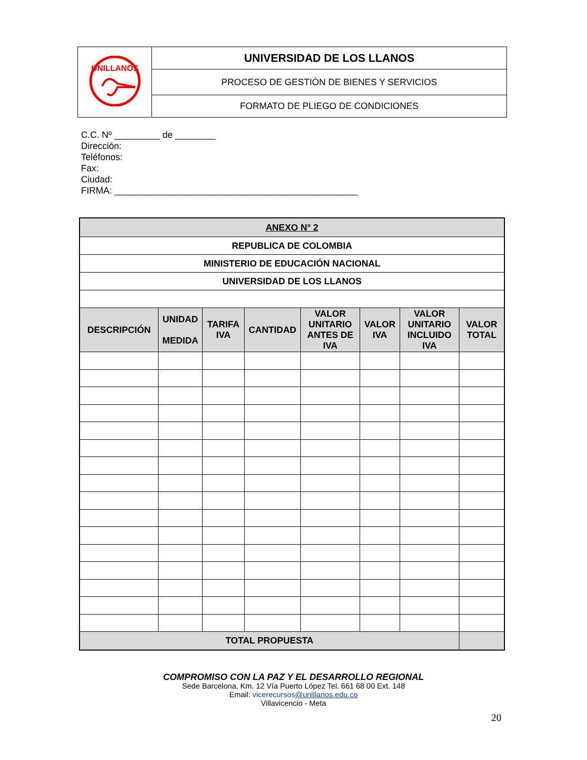| UNILLANOS | UNIVERSIDAD DE LOS LLANOS |
| | PROCESO DE GESTIÓN DE BIENES Y SERVICIOS |
| | FORMATO DE PLIEGO DE CONDICIONES |
C.C. Nº _________ de ________
Dirección:
Teléfonos:
Fax:
Ciudad:
FIRMA: ________________________________________________
| ANEXO N° 2 | | | | | | | |
| REPUBLICA DE COLOMBIA | | | | | | | |
| MINISTERIO DE EDUCACIÓN NACIONAL | | | | | | | |
| UNIVERSIDAD DE LOS LLANOS | | | | | | | |
| DESCRIPCIÓN | UNIDAD MEDIDA | TARIFA IVA | CANTIDAD | VALOR UNITARIO ANTES DE IVA | VALOR IVA | VALOR UNITARIO INCLUIDO IVA | VALOR TOTAL |
| TOTAL PROPUESTA | | | | | | | |
COMPROMISO CON LA PAZ Y EL DESARROLLO REGIONAL
Sede Barcelona, Km. 12 Vía Puerto López Tel. 661 68 00 Ext. 148
Email: vicerecursos@unillanos.edu.co
Villavicencio - Meta
20